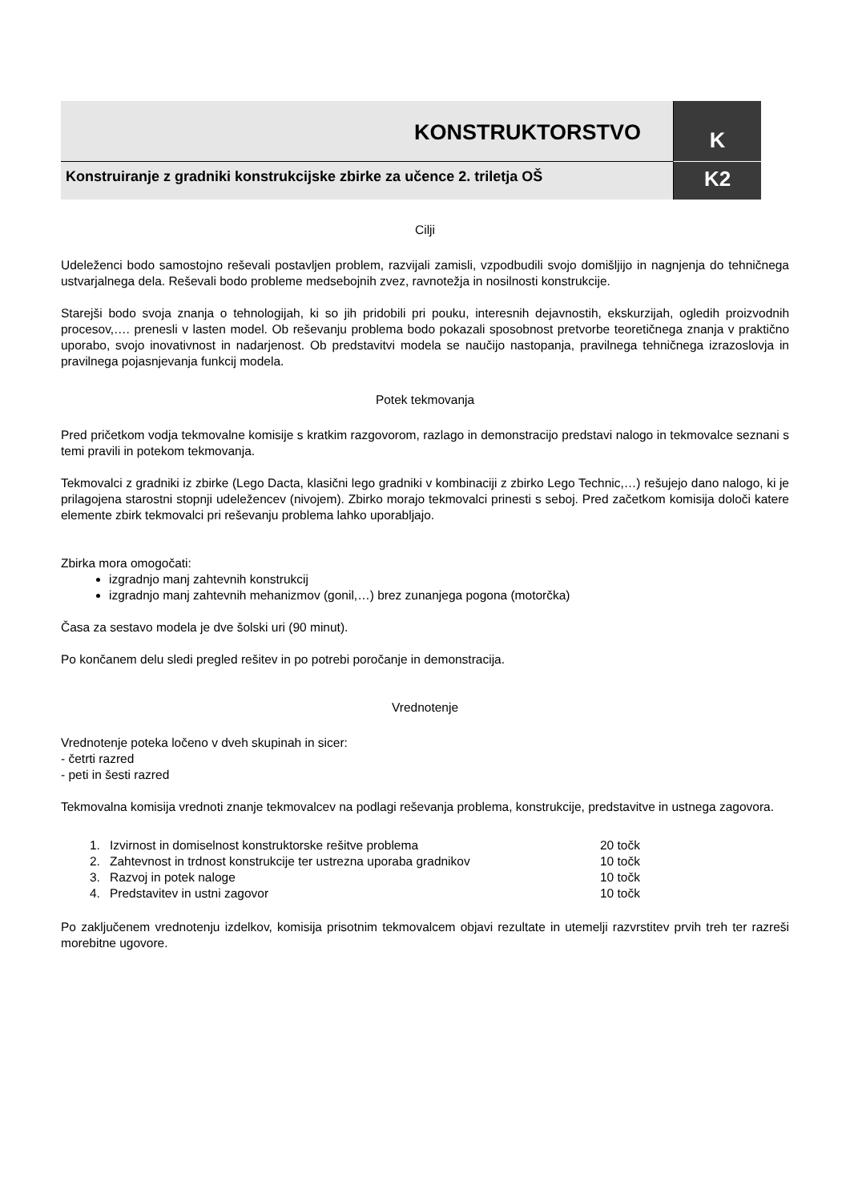KONSTRUKTORSTVO
K
Konstruiranje z gradniki konstrukcijske zbirke za učence 2. triletja OŠ
K2
Cilji
Udeleženci bodo samostojno reševali postavljen problem, razvijali zamisli, vzpodbudili svojo domišljijo in nagnjenja do tehničnega ustvarjalnega dela. Reševali bodo probleme medsebojnih zvez, ravnotežja in nosilnosti konstrukcije.
Starejši bodo svoja znanja o tehnologijah, ki so jih pridobili pri pouku, interesnih dejavnostih, ekskurzijah, ogledih proizvodnih procesov,…. prenesli v lasten model. Ob reševanju problema bodo pokazali sposobnost pretvorbe teoretičnega znanja v praktično uporabo, svojo inovativnost in nadarjenost. Ob predstavitvi modela se naučijo nastopanja, pravilnega tehničnega izrazoslovja in pravilnega pojasnjevanja funkcij modela.
Potek tekmovanja
Pred pričetkom vodja tekmovalne komisije s kratkim razgovorom, razlago in demonstracijo predstavi nalogo in tekmovalce seznani s temi pravili in potekom tekmovanja.
Tekmovalci z gradniki iz zbirke (Lego Dacta, klasični lego gradniki v kombinaciji z zbirko Lego Technic,…) rešujejo dano nalogo, ki je prilagojena starostni stopnji udeležencev (nivojem). Zbirko morajo tekmovalci prinesti s seboj. Pred začetkom komisija določi katere elemente zbirk tekmovalci pri reševanju problema lahko uporabljajo.
Zbirka mora omogočati:
izgradnjo manj zahtevnih konstrukcij
izgradnjo manj zahtevnih mehanizmov (gonil,…) brez zunanjega pogona (motorčka)
Časa za sestavo modela je dve šolski uri (90 minut).
Po končanem delu sledi pregled rešitev in po potrebi poročanje in demonstracija.
Vrednotenje
Vrednotenje poteka ločeno v dveh skupinah in sicer:
- četrti razred
- peti in šesti razred
Tekmovalna komisija vrednoti znanje tekmovalcev na podlagi reševanja problema, konstrukcije, predstavitve in ustnega zagovora.
| 1. | Izvirnost in domiselnost konstruktorske rešitve problema | 20 točk |
| 2. | Zahtevnost in trdnost konstrukcije ter ustrezna uporaba gradnikov | 10 točk |
| 3. | Razvoj in potek naloge | 10 točk |
| 4. | Predstavitev in ustni zagovor | 10 točk |
Po zaključenem vrednotenju izdelkov, komisija prisotnim tekmovalcem objavi rezultate in utemelji razvrstitev prvih treh ter razreši morebitne ugovore.